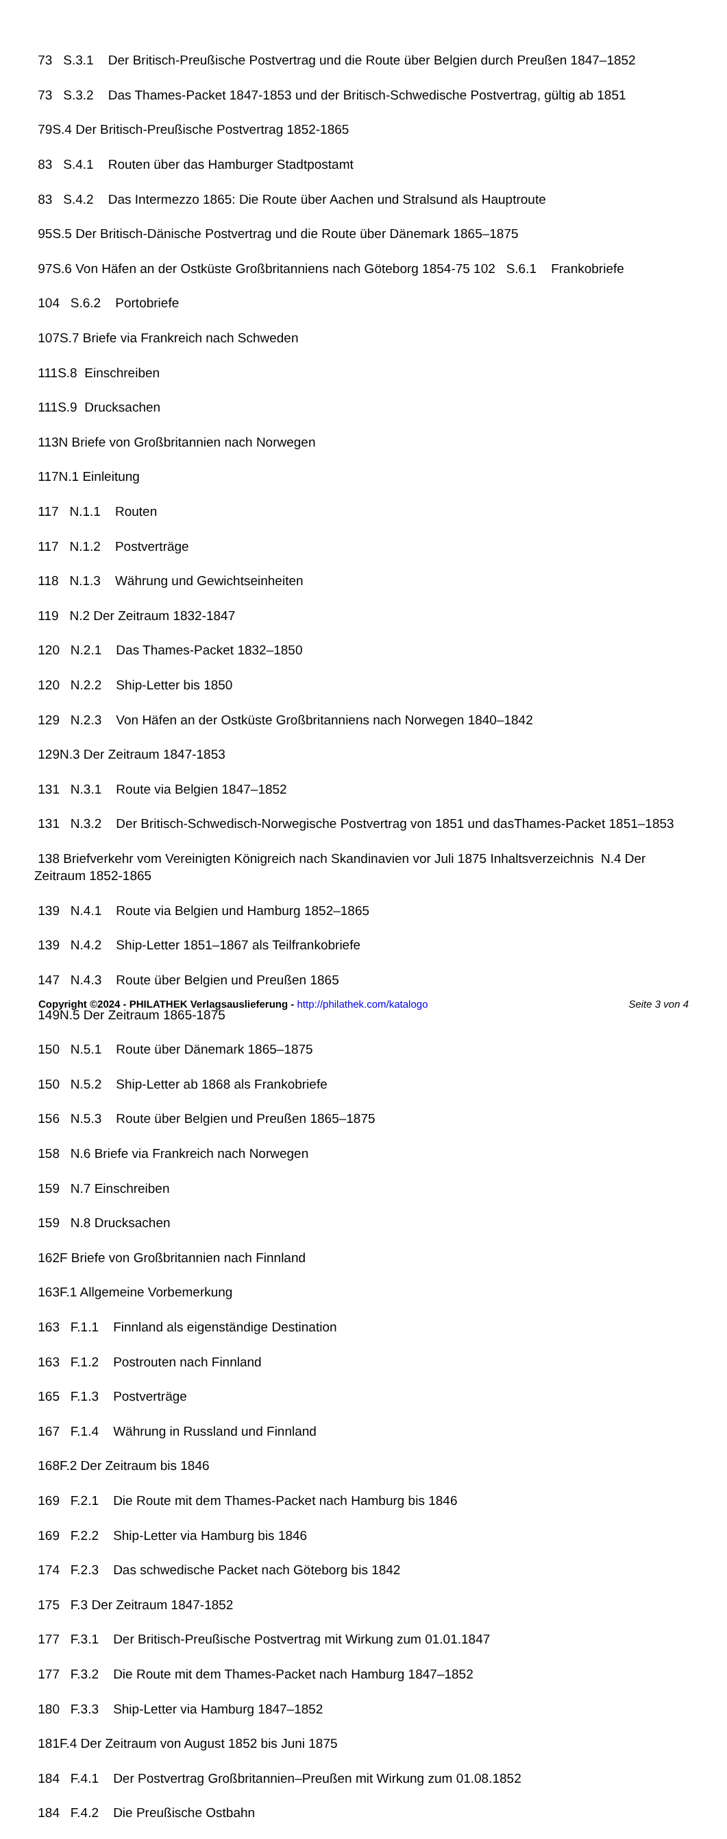73 S.3.1 Der Britisch-Preußische Postvertrag und die Route über Belgien durch Preußen 1847–1852
73 S.3.2 Das Thames-Packet 1847-1853 und der Britisch-Schwedische Postvertrag, gültig ab 1851
79S.4 Der Britisch-Preußische Postvertrag 1852-1865
83 S.4.1 Routen über das Hamburger Stadtpostamt
83 S.4.2 Das Intermezzo 1865: Die Route über Aachen und Stralsund als Hauptroute
95S.5 Der Britisch-Dänische Postvertrag und die Route über Dänemark 1865–1875
97S.6 Von Häfen an der Ostküste Großbritanniens nach Göteborg 1854-75 102 S.6.1 Frankobriefe
104 S.6.2 Portobriefe
107S.7 Briefe via Frankreich nach Schweden
111S.8 Einschreiben
111S.9 Drucksachen
113N Briefe von Großbritannien nach Norwegen
117N.1 Einleitung
117 N.1.1 Routen
117 N.1.2 Postverträge
118 N.1.3 Währung und Gewichtseinheiten
119 N.2 Der Zeitraum 1832-1847
120 N.2.1 Das Thames-Packet 1832–1850
120 N.2.2 Ship-Letter bis 1850
129 N.2.3 Von Häfen an der Ostküste Großbritanniens nach Norwegen 1840–1842
129N.3 Der Zeitraum 1847-1853
131 N.3.1 Route via Belgien 1847–1852
131 N.3.2 Der Britisch-Schwedisch-Norwegische Postvertrag von 1851 und dasThames-Packet 1851–1853
138 Briefverkehr vom Vereinigten Königreich nach Skandinavien vor Juli 1875 Inhaltsverzeichnis N.4 Der Zeitraum 1852-1865
139 N.4.1 Route via Belgien und Hamburg 1852–1865
139 N.4.2 Ship-Letter 1851–1867 als Teilfrankobriefe
147 N.4.3 Route über Belgien und Preußen 1865
149N.5 Der Zeitraum 1865-1875
150 N.5.1 Route über Dänemark 1865–1875
150 N.5.2 Ship-Letter ab 1868 als Frankobriefe
156 N.5.3 Route über Belgien und Preußen 1865–1875
158 N.6 Briefe via Frankreich nach Norwegen
159 N.7 Einschreiben
159 N.8 Drucksachen
162F Briefe von Großbritannien nach Finnland
163F.1 Allgemeine Vorbemerkung
163 F.1.1 Finnland als eigenständige Destination
163 F.1.2 Postrouten nach Finnland
165 F.1.3 Postverträge
167 F.1.4 Währung in Russland und Finnland
168F.2 Der Zeitraum bis 1846
169 F.2.1 Die Route mit dem Thames-Packet nach Hamburg bis 1846
169 F.2.2 Ship-Letter via Hamburg bis 1846
174 F.2.3 Das schwedische Packet nach Göteborg bis 1842
175 F.3 Der Zeitraum 1847-1852
177 F.3.1 Der Britisch-Preußische Postvertrag mit Wirkung zum 01.01.1847
177 F.3.2 Die Route mit dem Thames-Packet nach Hamburg 1847–1852
180 F.3.3 Ship-Letter via Hamburg 1847–1852
181F.4 Der Zeitraum von August 1852 bis Juni 1875
184 F.4.1 Der Postvertrag Großbritannien–Preußen mit Wirkung zum 01.08.1852
184 F.4.2 Die Preußische Ostbahn
Copyright ©2024 - PHILATHEK Verlagsauslieferung - http://philathek.com/katalogo Seite 3 von 4